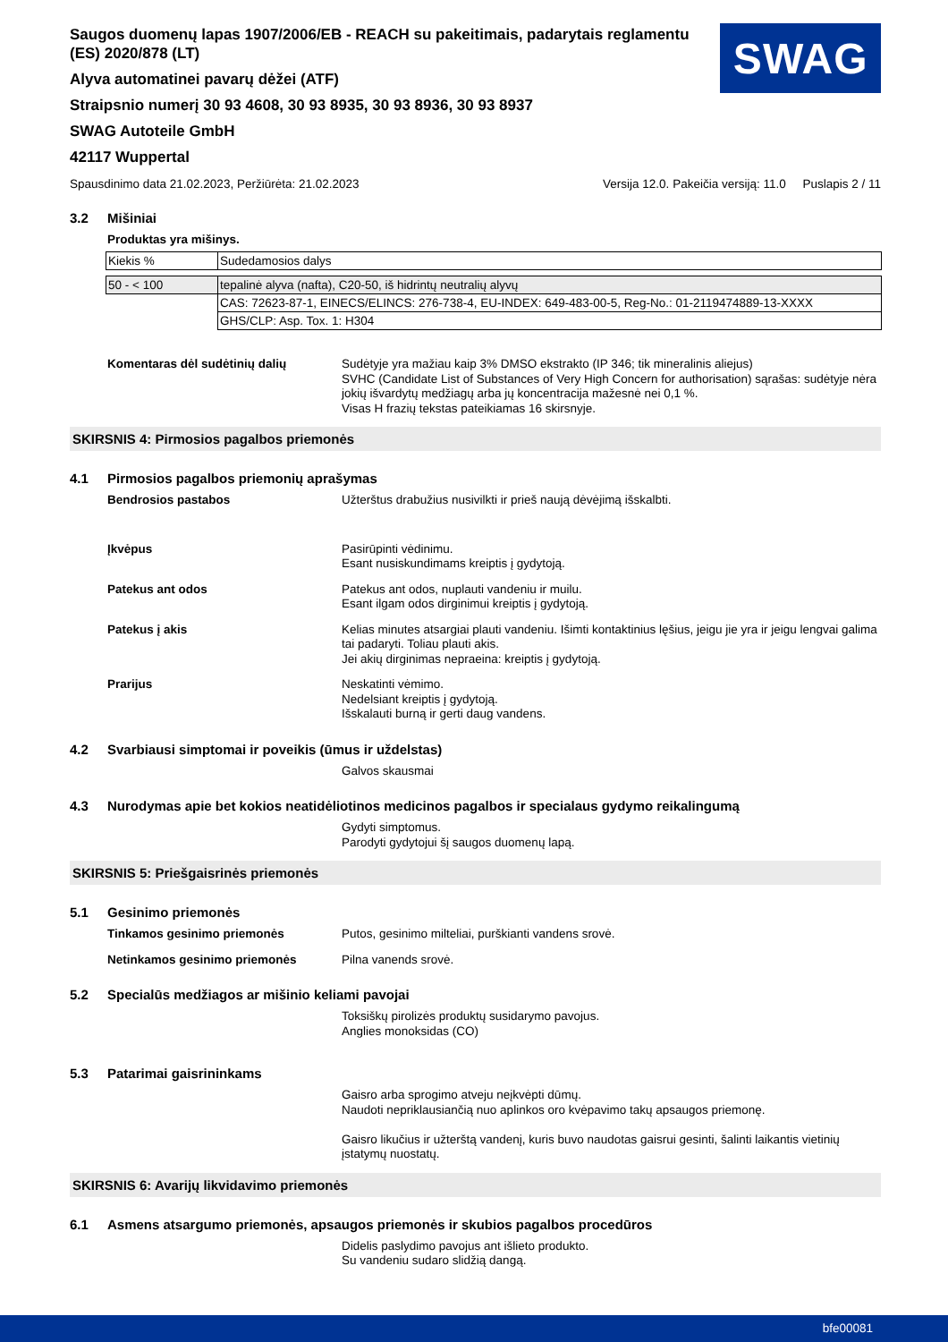Saugos duomenų lapas 1907/2006/EB - REACH su pakeitimais, padarytais reglamentu (ES) 2020/878 (LT)
Alyva automatinei pavarų dėžei (ATF)
Straipsnio numerį 30 93 4608, 30 93 8935, 30 93 8936, 30 93 8937
SWAG Autoteile GmbH
42117 Wuppertal
SWAG
Spausdinimo data 21.02.2023, Peržiūrėta: 21.02.2023 Versija 12.0. Pakeičia versiją: 11.0 Puslapis 2 / 11
3.2 Mišiniai
Produktas yra mišinys.
| Kiekis % | Sudedamosios dalys |
| 50 - < 100 | tepalinė alyva (nafta), C20-50, iš hidrintų neutralių alyvų |
| | CAS: 72623-87-1, EINECS/ELINCS: 276-738-4, EU-INDEX: 649-483-00-5, Reg-No.: 01-2119474889-13-XXXX |
| | GHS/CLP: Asp. Tox. 1: H304 |
Komentaras dėl sudėtinių dalių Sudėtyje yra mažiau kaip 3% DMSO ekstrakto (IP 346; tik mineralinis aliejus)
SVHC (Candidate List of Substances of Very High Concern for authorisation) sąrašas: sudėtyje nėra jokių išvardytų medžiagų arba jų koncentracija mažesnė nei 0,1 %.
Visas H frazių tekstas pateikiamas 16 skirsnyje.
SKIRSNIS 4: Pirmosios pagalbos priemonės
4.1 Pirmosios pagalbos priemonių aprašymas
Bendrosios pastabos Užterštus drabužius nusivilkti ir prieš naują dėvėjimą išskalbti.
Įkvėpus Pasirūpinti vėdinimu.
Esant nusiskundimams kreiptis į gydytoją.
Patekus ant odos Patekus ant odos, nuplauti vandeniu ir muilu.
Esant ilgam odos dirginimui kreiptis į gydytoją.
Patekus į akis Kelias minutes atsargiai plauti vandeniu. Išimti kontaktinius lęšius, jeigu jie yra ir jeigu lengvai galima tai padaryti. Toliau plauti akis.
Jei akių dirginimas nepraeina: kreiptis į gydytoją.
Prarijus Neskatinti vėmimo.
Nedelsiant kreiptis į gydytoją.
Išskalauti burną ir gerti daug vandens.
4.2 Svarbiausi simptomai ir poveikis (ūmus ir uždelstas)
Galvos skausmai
4.3 Nurodymas apie bet kokios neatidėliotinos medicinos pagalbos ir specialaus gydymo reikalingumą
Gydyti simptomus.
Parodyti gydytojui šį saugos duomenų lapą.
SKIRSNIS 5: Priešgaisrinės priemonės
5.1 Gesinimo priemonės
Tinkamos gesinimo priemonės Putos, gesinimo milteliai, purškianti vandens srovė.
Netinkamos gesinimo priemonės Pilna vanends srovė.
5.2 Specialūs medžiagos ar mišinio keliami pavojai
Toksiškų pirolizės produktų susidarymo pavojus.
Anglies monoksidas (CO)
5.3 Patarimai gaisrininkams
Gaisro arba sprogimo atveju neįkvėpti dūmų.
Naudoti nepriklausiančią nuo aplinkos oro kvėpavimo takų apsaugos priemonę.
Gaisro likučius ir užterštą vandenį, kuris buvo naudotas gaisrui gesinti, šalinti laikantis vietinių įstatymų nuostatų.
SKIRSNIS 6: Avarijų likvidavimo priemonės
6.1 Asmens atsargumo priemonės, apsaugos priemonės ir skubios pagalbos procedūros
Didelis paslydimo pavojus ant išlieto produkto.
Su vandeniu sudaro slidžią dangą.
bfe00081